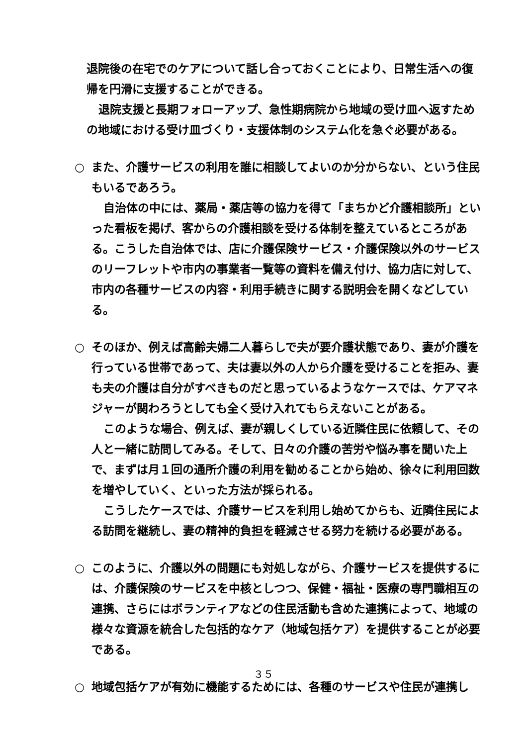退院後の在宅でのケアについて話し合っておくことにより、日常生活への復帰を円滑に支援することができる。
退院支援と長期フォローアップ、急性期病院から地域の受け皿へ返すための地域における受け皿づくり・支援体制のシステム化を急ぐ必要がある。
○ また、介護サービスの利用を誰に相談してよいのか分からない、という住民もいるであろう。
自治体の中には、薬局・薬店等の協力を得て「まちかど介護相談所」といった看板を掲げ、客からの介護相談を受ける体制を整えているところがある。こうした自治体では、店に介護保険サービス・介護保険以外のサービスのリーフレットや市内の事業者一覧等の資料を備え付け、協力店に対して、市内の各種サービスの内容・利用手続きに関する説明会を開くなどしている。
○ そのほか、例えば高齢夫婦二人暮らしで夫が要介護状態であり、妻が介護を行っている世帯であって、夫は妻以外の人から介護を受けることを拒み、妻も夫の介護は自分がすべきものだと思っているようなケースでは、ケアマネジャーが関わろうとしても全く受け入れてもらえないことがある。
このような場合、例えば、妻が親しくしている近隣住民に依頼して、その人と一緒に訪問してみる。そして、日々の介護の苦労や悩み事を聞いた上で、まずは月１回の通所介護の利用を勧めることから始め、徐々に利用回数を増やしていく、といった方法が採られる。
こうしたケースでは、介護サービスを利用し始めてからも、近隣住民による訪問を継続し、妻の精神的負担を軽減させる努力を続ける必要がある。
○ このように、介護以外の問題にも対処しながら、介護サービスを提供するには、介護保険のサービスを中核としつつ、保健・福祉・医療の専門職相互の連携、さらにはボランティアなどの住民活動も含めた連携によって、地域の様々な資源を統合した包括的なケア（地域包括ケア）を提供することが必要である。
○ 地域包括ケアが有効に機能するためには、各種のサービスや住民が連携し
３５